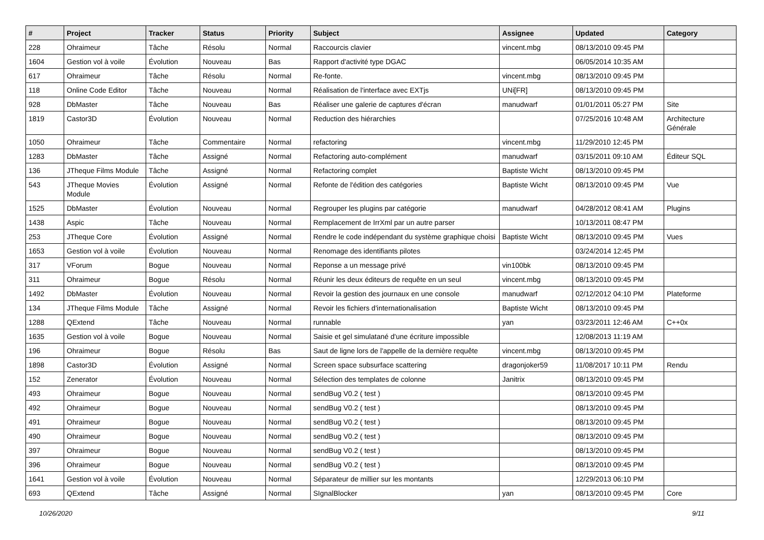| # | Project | Tracker | Status | Priority | Subject | Assignee | Updated | Category |
| --- | --- | --- | --- | --- | --- | --- | --- | --- |
| 228 | Ohraimeur | Tâche | Résolu | Normal | Raccourcis clavier | vincent.mbg | 08/13/2010 09:45 PM | |
| 1604 | Gestion vol à voile | Évolution | Nouveau | Bas | Rapport d'activité type DGAC | | 06/05/2014 10:35 AM | |
| 617 | Ohraimeur | Tâche | Résolu | Normal | Re-fonte. | vincent.mbg | 08/13/2010 09:45 PM | |
| 118 | Online Code Editor | Tâche | Nouveau | Normal | Réalisation de l'interface avec EXTjs | UNi[FR] | 08/13/2010 09:45 PM | |
| 928 | DbMaster | Tâche | Nouveau | Bas | Réaliser une galerie de captures d'écran | manudwarf | 01/01/2011 05:27 PM | Site |
| 1819 | Castor3D | Évolution | Nouveau | Normal | Reduction des hiérarchies | | 07/25/2016 10:48 AM | Architecture Générale |
| 1050 | Ohraimeur | Tâche | Commentaire | Normal | refactoring | vincent.mbg | 11/29/2010 12:45 PM | |
| 1283 | DbMaster | Tâche | Assigné | Normal | Refactoring auto-complément | manudwarf | 03/15/2011 09:10 AM | Éditeur SQL |
| 136 | JTheque Films Module | Tâche | Assigné | Normal | Refactoring complet | Baptiste Wicht | 08/13/2010 09:45 PM | |
| 543 | JTheque Movies Module | Évolution | Assigné | Normal | Refonte de l'édition des catégories | Baptiste Wicht | 08/13/2010 09:45 PM | Vue |
| 1525 | DbMaster | Évolution | Nouveau | Normal | Regrouper les plugins par catégorie | manudwarf | 04/28/2012 08:41 AM | Plugins |
| 1438 | Aspic | Tâche | Nouveau | Normal | Remplacement de IrrXml par un autre parser | | 10/13/2011 08:47 PM | |
| 253 | JTheque Core | Évolution | Assigné | Normal | Rendre le code indépendant du système graphique choisi | Baptiste Wicht | 08/13/2010 09:45 PM | Vues |
| 1653 | Gestion vol à voile | Évolution | Nouveau | Normal | Renomage des identifiants pilotes | | 03/24/2014 12:45 PM | |
| 317 | VForum | Bogue | Nouveau | Normal | Reponse a un message privé | vin100bk | 08/13/2010 09:45 PM | |
| 311 | Ohraimeur | Bogue | Résolu | Normal | Réunir les deux éditeurs de requête en un seul | vincent.mbg | 08/13/2010 09:45 PM | |
| 1492 | DbMaster | Évolution | Nouveau | Normal | Revoir la gestion des journaux en une console | manudwarf | 02/12/2012 04:10 PM | Plateforme |
| 134 | JTheque Films Module | Tâche | Assigné | Normal | Revoir les fichiers d'internationalisation | Baptiste Wicht | 08/13/2010 09:45 PM | |
| 1288 | QExtend | Tâche | Nouveau | Normal | runnable | yan | 03/23/2011 12:46 AM | C++0x |
| 1635 | Gestion vol à voile | Bogue | Nouveau | Normal | Saisie et gel simulatané d'une écriture impossible | | 12/08/2013 11:19 AM | |
| 196 | Ohraimeur | Bogue | Résolu | Bas | Saut de ligne lors de l'appelle de la dernière requête | vincent.mbg | 08/13/2010 09:45 PM | |
| 1898 | Castor3D | Évolution | Assigné | Normal | Screen space subsurface scattering | dragonjoker59 | 11/08/2017 10:11 PM | Rendu |
| 152 | Zenerator | Évolution | Nouveau | Normal | Sélection des templates de colonne | Janitrix | 08/13/2010 09:45 PM | |
| 493 | Ohraimeur | Bogue | Nouveau | Normal | sendBug V0.2 ( test ) | | 08/13/2010 09:45 PM | |
| 492 | Ohraimeur | Bogue | Nouveau | Normal | sendBug V0.2 ( test ) | | 08/13/2010 09:45 PM | |
| 491 | Ohraimeur | Bogue | Nouveau | Normal | sendBug V0.2 ( test ) | | 08/13/2010 09:45 PM | |
| 490 | Ohraimeur | Bogue | Nouveau | Normal | sendBug V0.2 ( test ) | | 08/13/2010 09:45 PM | |
| 397 | Ohraimeur | Bogue | Nouveau | Normal | sendBug V0.2 ( test ) | | 08/13/2010 09:45 PM | |
| 396 | Ohraimeur | Bogue | Nouveau | Normal | sendBug V0.2 ( test ) | | 08/13/2010 09:45 PM | |
| 1641 | Gestion vol à voile | Évolution | Nouveau | Normal | Séparateur de millier sur les montants | | 12/29/2013 06:10 PM | |
| 693 | QExtend | Tâche | Assigné | Normal | SIgnalBlocker | yan | 08/13/2010 09:45 PM | Core |
10/26/2020 9/11